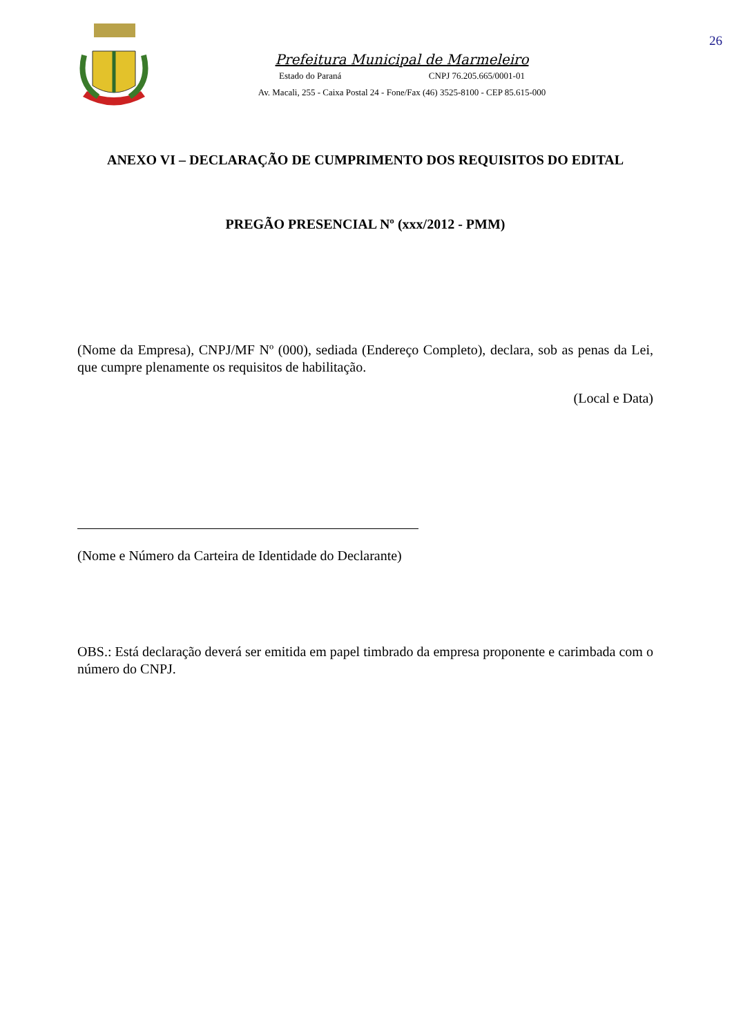26
Prefeitura Municipal de Marmeleiro
Estado do Paraná CNPJ 76.205.665/0001-01
Av. Macali, 255 - Caixa Postal 24 - Fone/Fax (46) 3525-8100 - CEP 85.615-000
ANEXO VI – DECLARAÇÃO DE CUMPRIMENTO DOS REQUISITOS DO EDITAL
PREGÃO PRESENCIAL Nº (xxx/2012 - PMM)
(Nome da Empresa), CNPJ/MF Nº (000), sediada (Endereço Completo), declara, sob as penas da Lei, que cumpre plenamente os requisitos de habilitação.
(Local e Data)
(Nome e Número da Carteira de Identidade do Declarante)
OBS.: Está declaração deverá ser emitida em papel timbrado da empresa proponente e carimbada com o número do CNPJ.